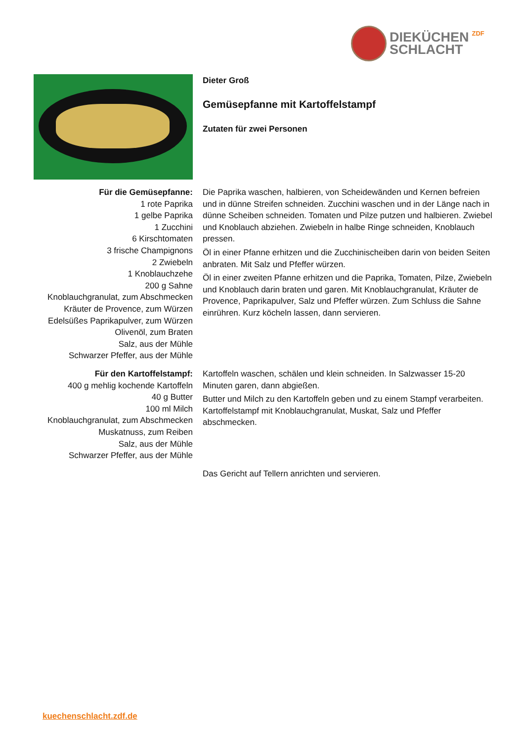DIEKÜCHEN
SCHLACHT
ZDF
Dieter Groß
Gemüsepfanne mit Kartoffelstampf
Zutaten für zwei Personen
Für die Gemüsepfanne:
1 rote Paprika
1 gelbe Paprika
1 Zucchini
6 Kirschtomaten
3 frische Champignons
2 Zwiebeln
1 Knoblauchzehe
200 g Sahne
Knoblauchgranulat, zum Abschmecken
Kräuter de Provence, zum Würzen
Edelsüßes Paprikapulver, zum Würzen
Olivenöl, zum Braten
Salz, aus der Mühle
Schwarzer Pfeffer, aus der Mühle
Die Paprika waschen, halbieren, von Scheidewänden und Kernen befreien und in dünne Streifen schneiden. Zucchini waschen und in der Länge nach in dünne Scheiben schneiden. Tomaten und Pilze putzen und halbieren. Zwiebel und Knoblauch abziehen. Zwiebeln in halbe Ringe schneiden, Knoblauch pressen.
Öl in einer Pfanne erhitzen und die Zucchinischeiben darin von beiden Seiten anbraten. Mit Salz und Pfeffer würzen.
Öl in einer zweiten Pfanne erhitzen und die Paprika, Tomaten, Pilze, Zwiebeln und Knoblauch darin braten und garen. Mit Knoblauchgranulat, Kräuter de Provence, Paprikapulver, Salz und Pfeffer würzen. Zum Schluss die Sahne einrühren. Kurz köcheln lassen, dann servieren.
Für den Kartoffelstampf:
400 g mehlig kochende Kartoffeln
40 g Butter
100 ml Milch
Knoblauchgranulat, zum Abschmecken
Muskatnuss, zum Reiben
Salz, aus der Mühle
Schwarzer Pfeffer, aus der Mühle
Kartoffeln waschen, schälen und klein schneiden. In Salzwasser 15-20 Minuten garen, dann abgießen.
Butter und Milch zu den Kartoffeln geben und zu einem Stampf verarbeiten. Kartoffelstampf mit Knoblauchgranulat, Muskat, Salz und Pfeffer abschmecken.
Das Gericht auf Tellern anrichten und servieren.
kuechenschlacht.zdf.de